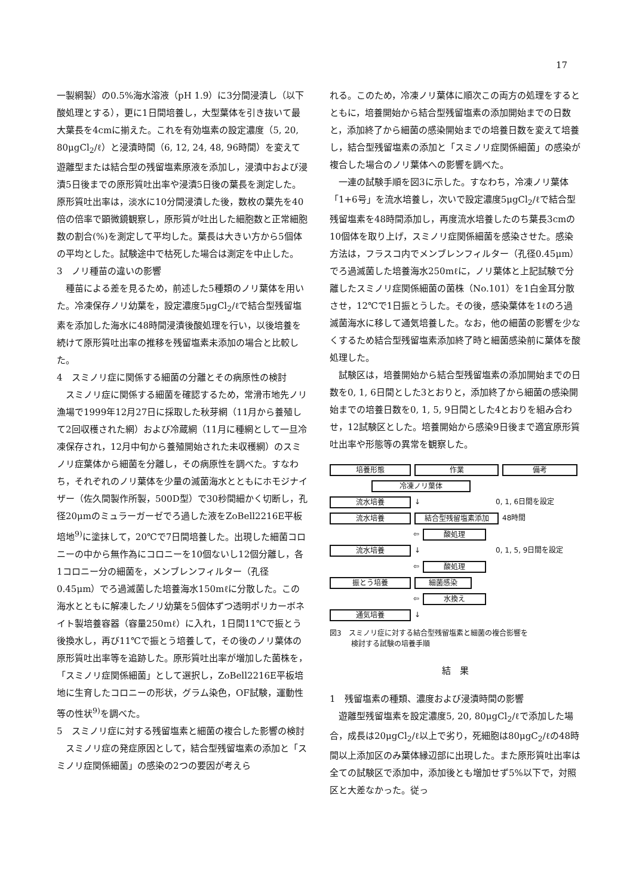17
一製網製）の0.5%海水溶液（pH 1.9）に3分間浸漬し（以下酸処理とする），更に1日間培養し，大型葉体を引き抜いて最大葉長を4cmに揃えた。これを有効塩素の設定濃度（5, 20, 80μgCl<sub>2</sub>/ℓ）と浸漬時間（6, 12, 24, 48, 96時間）を変えて遊離型または結合型の残留塩素原液を添加し，浸漬中および浸漬5日後までの原形質吐出率や浸漬5日後の葉長を測定した。原形質吐出率は，淡水に10分間浸漬した後，数枚の葉先を40倍の倍率で顕微鏡観察し，原形質が吐出した細胞数と正常細胞数の割合(%)を測定して平均した。葉長は大きい方から5個体の平均とした。試験途中で枯死した場合は測定を中止した。
3　ノリ種苗の違いの影響
種苗による差を見るため，前述した5種類のノリ葉体を用いた。冷凍保存ノリ幼葉を，設定濃度5μgCl<sub>2</sub>/ℓで結合型残留塩素を添加した海水に48時間浸漬後酸処理を行い，以後培養を続けて原形質吐出率の推移を残留塩素未添加の場合と比較した。
4　スミノリ症に関係する細菌の分離とその病原性の検討
スミノリ症に関係する細菌を確認するため，常滑市地先ノリ漁場で1999年12月27日に採取した秋芽網（11月から養殖して2回収穫された網）および冷蔵網（11月に種網として一旦冷凍保存され，12月中旬から養殖開始された未収穫網）のスミノリ症葉体から細菌を分離し，その病原性を調べた。すなわち，それぞれのノリ葉体を少量の滅菌海水とともにホモジナイザー（佐久間製作所製，500D型）で30秒間細かく切断し，孔径20μmのミュラーガーゼでろ過した液をZoBell2216E平板培地<sup>9)</sup>に塗抹して，20℃で7日間培養した。出現した細菌コロニーの中から無作為にコロニーを10個ないし12個分離し，各1コロニー分の細菌を，メンブレンフィルター（孔径0.45μm）でろ過滅菌した培養海水150mℓに分散した。この海水とともに解凍したノリ幼葉を5個体ずつ透明ポリカーボネイト製培養容器（容量250mℓ）に入れ，1日間11℃で振とう後換水し，再び11℃で振とう培養して，その後のノリ葉体の原形質吐出率等を追跡した。原形質吐出率が増加した菌株を，「スミノリ症関係細菌」として選択し，ZoBell2216E平板培地に生育したコロニーの形状，グラム染色，OF試験，運動性等の性状<sup>9)</sup>を調べた。
5　スミノリ症に対する残留塩素と細菌の複合した影響の検討
スミノリ症の発症原因として，結合型残留塩素の添加と「スミノリ症関係細菌」の感染の2つの要因が考えら
れる。このため，冷凍ノリ葉体に順次この両方の処理をするとともに，培養開始から結合型残留塩素の添加開始までの日数と，添加終了から細菌の感染開始までの培養日数を変えて培養し，結合型残留塩素の添加と「スミノリ症関係細菌」の感染が複合した場合のノリ葉体への影響を調べた。
一連の試験手順を図3に示した。すなわち，冷凍ノリ葉体「1+6号」を流水培養し，次いで設定濃度5μgCl<sub>2</sub>/ℓで結合型残留塩素を48時間添加し，再度流水培養したのち葉長3cmの10個体を取り上げ，スミノリ症関係細菌を感染させた。感染方法は，フラスコ内でメンブレンフィルター（孔径0.45μm）でろ過滅菌した培養海水250mℓに，ノリ葉体と上記試験で分離したスミノリ症関係細菌の菌株（No.101）を1白金耳分散させ，12℃で1日振とうした。その後，感染葉体を1ℓのろ過滅菌海水に移して通気培養した。なお，他の細菌の影響を少なくするため結合型残留塩素添加終了時と細菌感染前に葉体を酸処理した。
試験区は，培養開始から結合型残留塩素の添加開始までの日数を0, 1, 6日間とした3とおりと，添加終了から細菌の感染開始までの培養日数を0, 1, 5, 9日間とした4とおりを組み合わせ，12試験区とした。培養開始から感染9日後まで適宜原形質吐出率や形態等の異常を観察した。
培養形態 作業 備考
冷凍ノリ葉体
流水培養 ↓ 0, 1, 6日間を設定
流水培養 結合型残留塩素添加 48時間
⇦ 酸処理
流水培養 ↓ 0, 1, 5, 9日間を設定
⇦ 酸処理
振とう培養 細菌感染
⇦ 水換え
通気培養 ↓
図3　スミノリ症に対する結合型残留塩素と細菌の複合影響を
　　　検討する試験の培養手順
結　果
1　残留塩素の種類、濃度および浸漬時間の影響
遊離型残留塩素を設定濃度5, 20, 80μgCl<sub>2</sub>/ℓで添加した場合，成長は20μgCl<sub>2</sub>/ℓ以上で劣り，死細胞は80μgC<sub>2</sub>/ℓの48時間以上添加区のみ葉体縁辺部に出現した。また原形質吐出率は全ての試験区で添加中，添加後とも増加せず5%以下で，対照区と大差なかった。従っ